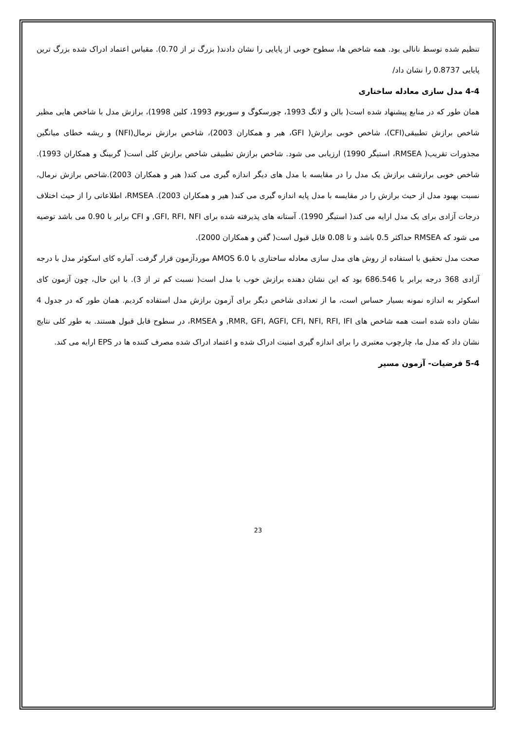تنظیم شده توسط نانالی بود. همه شاخص ها، سطوح خوبی از پایایی را نشان دادند( بزرگ تر از 0.70). مقیاس اعتماد ادراک شده بزرگ ترین پایایی 0.8737 را نشان داد/
4-4 مدل سازی معادله ساختاری
همان طور که در منابع پیشنهاد شده است( بالن و لانگ 1993، چورسکوگ و سوربوم 1993، کلین 1998)، برازش مدل با شاخص هایی مظیر شاخص برازش تطبیقی(CFI)، شاخص خوبی برازش( GFI، هیر و همکاران 2003)، شاخص برازش نرمال(NFI) و ریشه خطای میانگین مجذورات تقریب( RMSEA، استیگر 1990) ارزیابی می شود. شاخص برازش تطبیقی شاخص برازش کلی است( گربینگ و همکاران 1993). شاخص خوبی برازشف برازش یک مدل را در مقایسه با مدل های دیگر اندازه گیری می کند( هیر و همکاران 2003).شاخص برازش نرمال، نسبت بهبود مدل از حیث برازش را در مقایسه با مدل پایه اندازه گیری می کند( هیر و همکاران 2003). RMSEA، اطلاعاتی را از حیث اختلاف درجات آزادی برای یک مدل ارایه می کند( استیگر 1990). آستانه های پذیرفته شده برای GFI, RFI, NFI, و CFI برابر با 0.90 می باشد توصیه می شود که RMSEA حداکثر 0.5 باشد و تا 0.08 قابل قبول است( گفن و همکاران 2000).
صحت مدل تحقیق با استفاده از روش های مدل سازی معادله ساختاری با AMOS 6.0 موردآزمون قرار گرفت. آماره کای اسکوئر مدل با درجه آزادی 368 درجه برابر با 686.546 بود که این نشان دهنده برازش خوب با مدل است( نسبت کم تر از 3). با این حال، چون آزمون کای اسکوئر به اندازه نمونه بسیار حساس است، ما از تعدادی شاخص دیگر برای آزمون برازش مدل استفاده کردیم. همان طور که در جدول 4 نشان داده شده است همه شاخص های RMR, GFI, AGFI, CFI, NFI, RFI, IFI, و RMSEA، در سطوح قابل قبول هستند. به طور کلی نتایج نشان داد که مدل ما، چارچوب معتبری را برای اندازه گیری امنیت ادراک شده و اعتماد ادراک شده مصرف کننده ها در EPS ارایه می کند.
5-4 فرضیات- آزمون مسیر
23